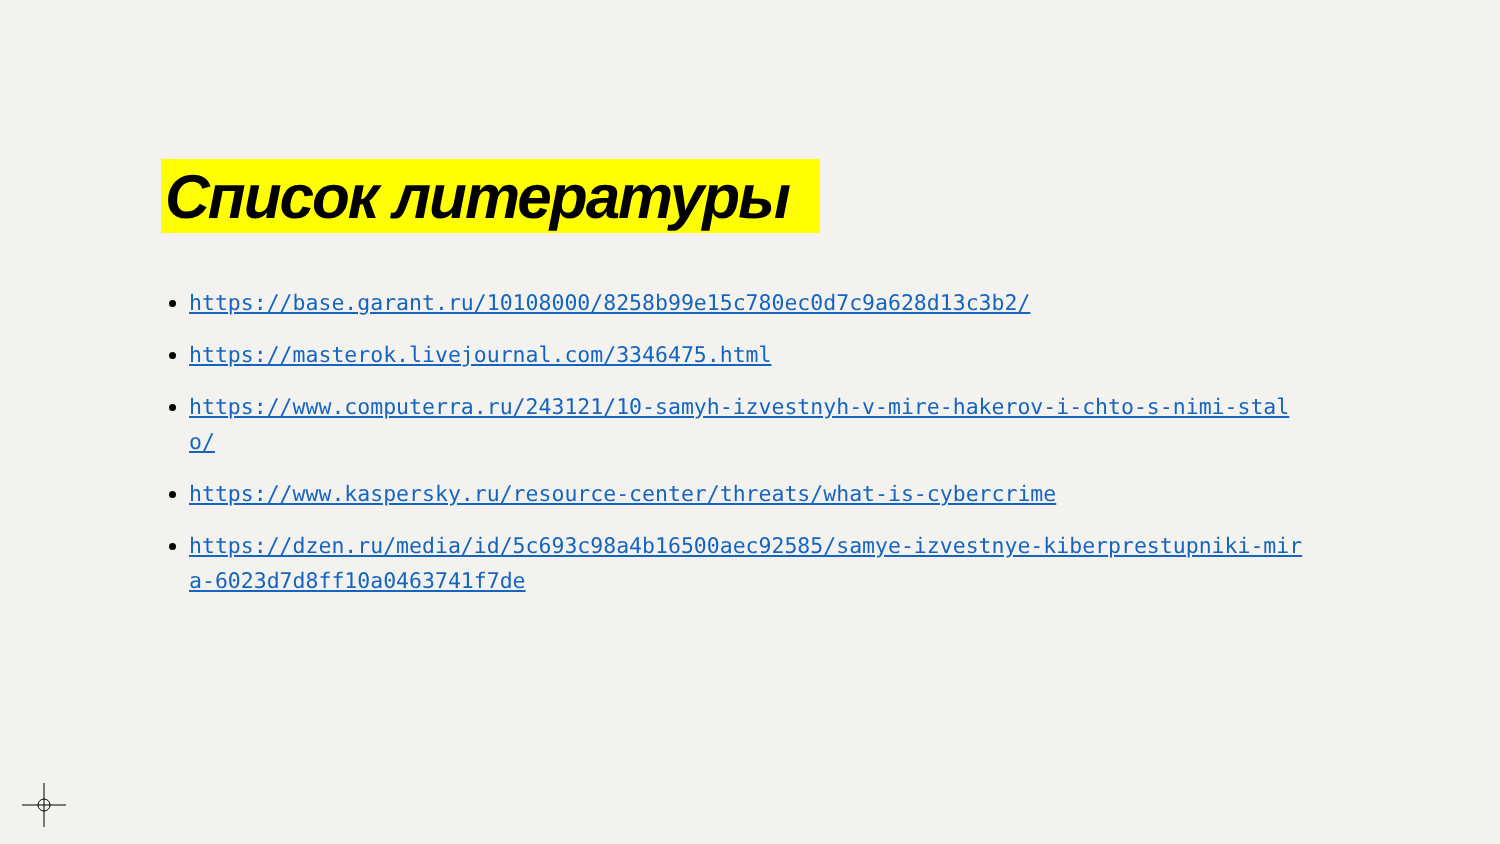Список литературы
https://base.garant.ru/10108000/8258b99e15c780ec0d7c9a628d13c3b2/
https://masterok.livejournal.com/3346475.html
https://www.computerra.ru/243121/10-samyh-izvestnyh-v-mire-hakerov-i-chto-s-nimi-stalo/
https://www.kaspersky.ru/resource-center/threats/what-is-cybercrime
https://dzen.ru/media/id/5c693c98a4b16500aec92585/samye-izvestnye-kiberprestupniki-mira-6023d7d8ff10a0463741f7de